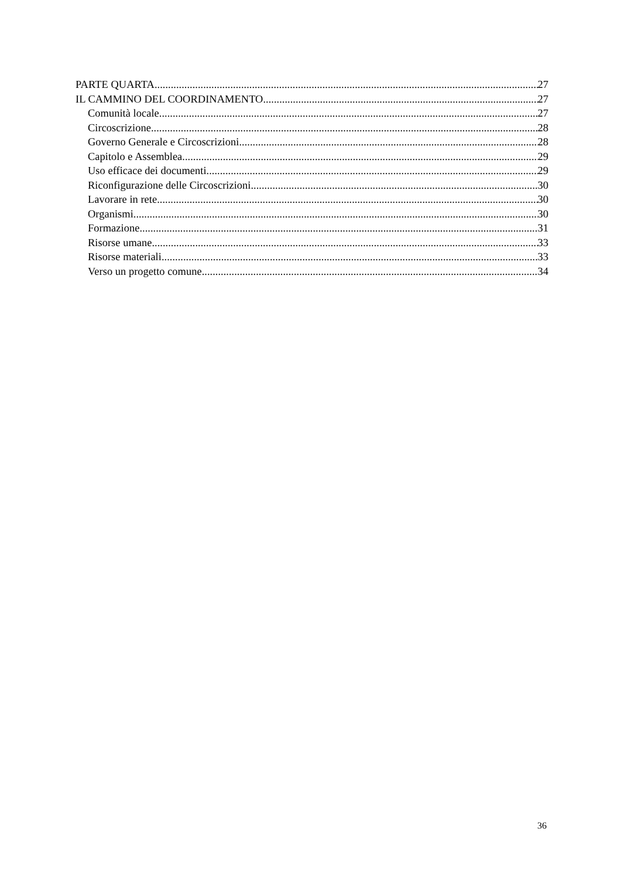PARTE QUARTA 27
IL CAMMINO DEL COORDINAMENTO 27
Comunità locale 27
Circoscrizione 28
Governo Generale e Circoscrizioni 28
Capitolo e Assemblea 29
Uso efficace dei documenti 29
Riconfigurazione delle Circoscrizioni 30
Lavorare in rete 30
Organismi 30
Formazione 31
Risorse umane 33
Risorse materiali 33
Verso un progetto comune 34
36